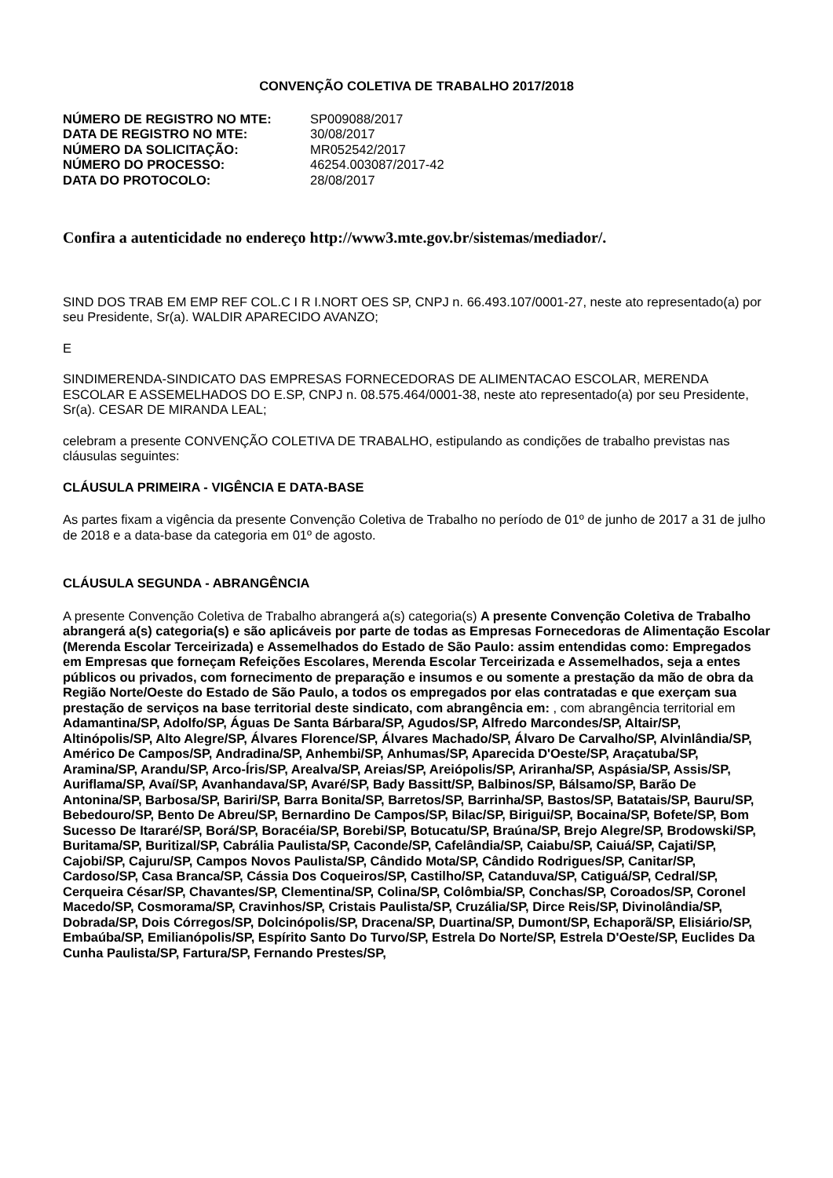CONVENÇÃO COLETIVA DE TRABALHO 2017/2018
| NÚMERO DE REGISTRO NO MTE: | SP009088/2017 |
| DATA DE REGISTRO NO MTE: | 30/08/2017 |
| NÚMERO DA SOLICITAÇÃO: | MR052542/2017 |
| NÚMERO DO PROCESSO: | 46254.003087/2017-42 |
| DATA DO PROTOCOLO: | 28/08/2017 |
Confira a autenticidade no endereço http://www3.mte.gov.br/sistemas/mediador/.
SIND DOS TRAB EM EMP REF COL.C I R I.NORT OES SP, CNPJ n. 66.493.107/0001-27, neste ato representado(a) por seu Presidente, Sr(a). WALDIR APARECIDO AVANZO;
E
SINDIMERENDA-SINDICATO DAS EMPRESAS FORNECEDORAS DE ALIMENTACAO ESCOLAR, MERENDA ESCOLAR E ASSEMELHADOS DO E.SP, CNPJ n. 08.575.464/0001-38, neste ato representado(a) por seu Presidente, Sr(a). CESAR DE MIRANDA LEAL;
celebram a presente CONVENÇÃO COLETIVA DE TRABALHO, estipulando as condições de trabalho previstas nas cláusulas seguintes:
CLÁUSULA PRIMEIRA - VIGÊNCIA E DATA-BASE
As partes fixam a vigência da presente Convenção Coletiva de Trabalho no período de 01º de junho de 2017 a 31 de julho de 2018 e a data-base da categoria em 01º de agosto.
CLÁUSULA SEGUNDA - ABRANGÊNCIA
A presente Convenção Coletiva de Trabalho abrangerá a(s) categoria(s) A presente Convenção Coletiva de Trabalho abrangerá a(s) categoria(s) e são aplicáveis por parte de todas as Empresas Fornecedoras de Alimentação Escolar (Merenda Escolar Terceirizada) e Assemelhados do Estado de São Paulo: assim entendidas como: Empregados em Empresas que forneçam Refeições Escolares, Merenda Escolar Terceirizada e Assemelhados, seja a entes públicos ou privados, com fornecimento de preparação e insumos e ou somente a prestação da mão de obra da Região Norte/Oeste do Estado de São Paulo, a todos os empregados por elas contratadas e que exerçam sua prestação de serviços na base territorial deste sindicato, com abrangência em: , com abrangência territorial em Adamantina/SP, Adolfo/SP, Águas De Santa Bárbara/SP, Agudos/SP, Alfredo Marcondes/SP, Altair/SP, Altinópolis/SP, Alto Alegre/SP, Álvares Florence/SP, Álvares Machado/SP, Álvaro De Carvalho/SP, Alvinlândia/SP, Américo De Campos/SP, Andradina/SP, Anhembi/SP, Anhumas/SP, Aparecida D'Oeste/SP, Araçatuba/SP, Aramina/SP, Arandu/SP, Arco-Íris/SP, Arealva/SP, Areias/SP, Areiópolis/SP, Ariranha/SP, Aspásia/SP, Assis/SP, Auriflama/SP, Avaí/SP, Avanhandava/SP, Avaré/SP, Bady Bassitt/SP, Balbinos/SP, Bálsamo/SP, Barão De Antonina/SP, Barbosa/SP, Bariri/SP, Barra Bonita/SP, Barretos/SP, Barrinha/SP, Bastos/SP, Batatais/SP, Bauru/SP, Bebedouro/SP, Bento De Abreu/SP, Bernardino De Campos/SP, Bilac/SP, Birigui/SP, Bocaina/SP, Bofete/SP, Bom Sucesso De Itararé/SP, Borá/SP, Boracéia/SP, Borebi/SP, Botucatu/SP, Braúna/SP, Brejo Alegre/SP, Brodowski/SP, Buritama/SP, Buritizal/SP, Cabrália Paulista/SP, Caconde/SP, Cafelândia/SP, Caiabu/SP, Caiuá/SP, Cajati/SP, Cajobi/SP, Cajuru/SP, Campos Novos Paulista/SP, Cândido Mota/SP, Cândido Rodrigues/SP, Canitar/SP, Cardoso/SP, Casa Branca/SP, Cássia Dos Coqueiros/SP, Castilho/SP, Catanduva/SP, Catiguá/SP, Cedral/SP, Cerqueira César/SP, Chavantes/SP, Clementina/SP, Colina/SP, Colômbia/SP, Conchas/SP, Coroados/SP, Coronel Macedo/SP, Cosmorama/SP, Cravinhos/SP, Cristais Paulista/SP, Cruzália/SP, Dirce Reis/SP, Divinolândia/SP, Dobrada/SP, Dois Córregos/SP, Dolcinópolis/SP, Dracena/SP, Duartina/SP, Dumont/SP, Echaporã/SP, Elisiário/SP, Embaúba/SP, Emilianópolis/SP, Espírito Santo Do Turvo/SP, Estrela Do Norte/SP, Estrela D'Oeste/SP, Euclides Da Cunha Paulista/SP, Fartura/SP, Fernando Prestes/SP,